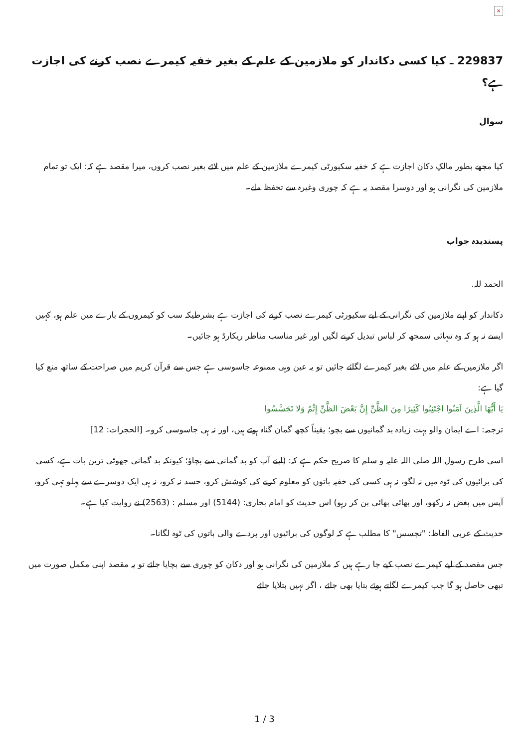×
229837 ـ کیا کسی دکاندار کو ملازمین کے علم کے بغیر خفیہ کیمرے نصب کرنے کی اجازت ہے؟
سوال
کیا مجھے بطور مالکِ دکان اجازت ہے کہ خفیہ سکیورٹی کیمرے ملازمین کے علم میں لائے بغیر نصب کروں، میرا مقصد ہے کہ: ایک تو تمام ملازمین کی نگرانی ہو اور دوسرا مقصد یہ ہے کہ چوری وغیرہ سے تحفظ ملے۔
پسندیدہ جواب
الحمد للہ.
دکاندار کو اپنے ملازمین کی نگرانی کے لیے سکیورٹی کیمرے نصب کرنے کی اجازت ہے بشرطیکہ سب کو کیمروں کے بارے میں علم ہو، کہیں ایسے نہ ہو کہ وہ تنہائی سمجھ کر لباس تبدیل کرنے لگیں اور غیر مناسب مناظر ریکارڈ ہو جائیں۔
اگر ملازمین کے علم میں لائے بغیر کیمرے لگائے جائیں تو یہ عین وہی ممنوعہ جاسوسی ہے جس سے قرآن کریم میں صراحت کے ساتھ منع کیا گیا ہے:
يَا أَيُّهَا الَّذِينَ آمَنُوا اجْتَنِبُوا كَثِيرًا مِنَ الظَّنِّ إِنَّ بَعْضَ الظَّنِّ إِثْمٌ وَلا تَجَسَّسُوا
ترجمہ: اے ایمان والو بہت زیادہ بد گمانیوں سے بچو؛ یقیناً کچھ گمان گناہ ہوتے ہیں، اور نہ ہی جاسوسی کرو۔ [الحجرات: 12]
اسی طرح رسول اللہ صلی اللہ علیہ و سلم کا صریح حکم ہے کہ: (اپنے آپ کو بد گمانی سے بچاؤ؛ کیونکہ بد گمانی جھوٹی ترین بات ہے، کسی کی برائیوں کی ٹوہ میں نہ لگو، نہ ہی کسی کی خفیہ باتوں کو معلوم کرنے کی کوشش کرو، حسد نہ کرو، نہ ہی ایک دوسرے سے پہلو تہی کرو، آپس میں بغض نہ رکھو، اور بھائی بھائی بن کر رہو) اس حدیث کو امام بخاری: (5144) اور مسلم : (2563) نے روایت کیا ہے۔
حدیث کے عربی الفاظ: "تجسس" کا مطلب ہے کہ لوگوں کی برائیوں اور پردے والی باتوں کی ٹوہ لگانا۔
جس مقصد کے لیے کیمرے نصب کیے جا رہے ہیں کہ ملازمین کی نگرانی ہو اور دکان کو چوری سے بچایا جائے تو یہ مقصد اپنی مکمل صورت میں تبھی حاصل ہو گا جب کیمرے لگاتے ہوئے بتایا بھی جائے ، اگر نہیں بتلایا جائے
1 / 3